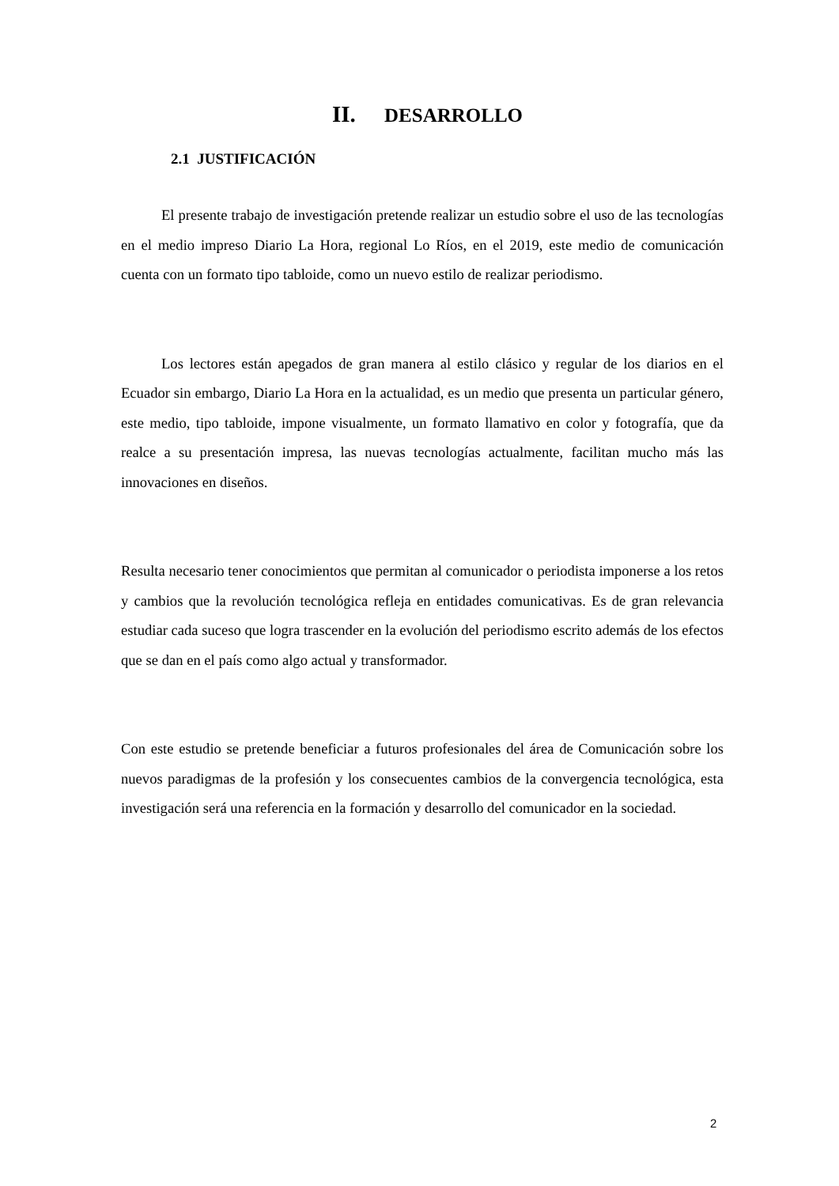II. DESARROLLO
2.1 JUSTIFICACIÓN
El presente trabajo de investigación pretende realizar un estudio sobre el uso de las tecnologías en el medio impreso Diario La Hora, regional Lo Ríos, en el 2019, este medio de comunicación cuenta con un formato tipo tabloide, como un nuevo estilo de realizar periodismo.
Los lectores están apegados de gran manera al estilo clásico y regular de los diarios en el Ecuador sin embargo, Diario La Hora en la actualidad, es un medio que presenta un particular género, este medio, tipo tabloide, impone visualmente, un formato llamativo en color y fotografía, que da realce a su presentación impresa, las nuevas tecnologías actualmente, facilitan mucho más las innovaciones en diseños.
Resulta necesario tener conocimientos que permitan al comunicador o periodista imponerse a los retos y cambios que la revolución tecnológica refleja en entidades comunicativas. Es de gran relevancia estudiar cada suceso que logra trascender en la evolución del periodismo escrito además de los efectos que se dan en el país como algo actual y transformador.
Con este estudio se pretende beneficiar a futuros profesionales del área de Comunicación sobre los nuevos paradigmas de la profesión y los consecuentes cambios de la convergencia tecnológica, esta investigación será una referencia en la formación y desarrollo del comunicador en la sociedad.
2